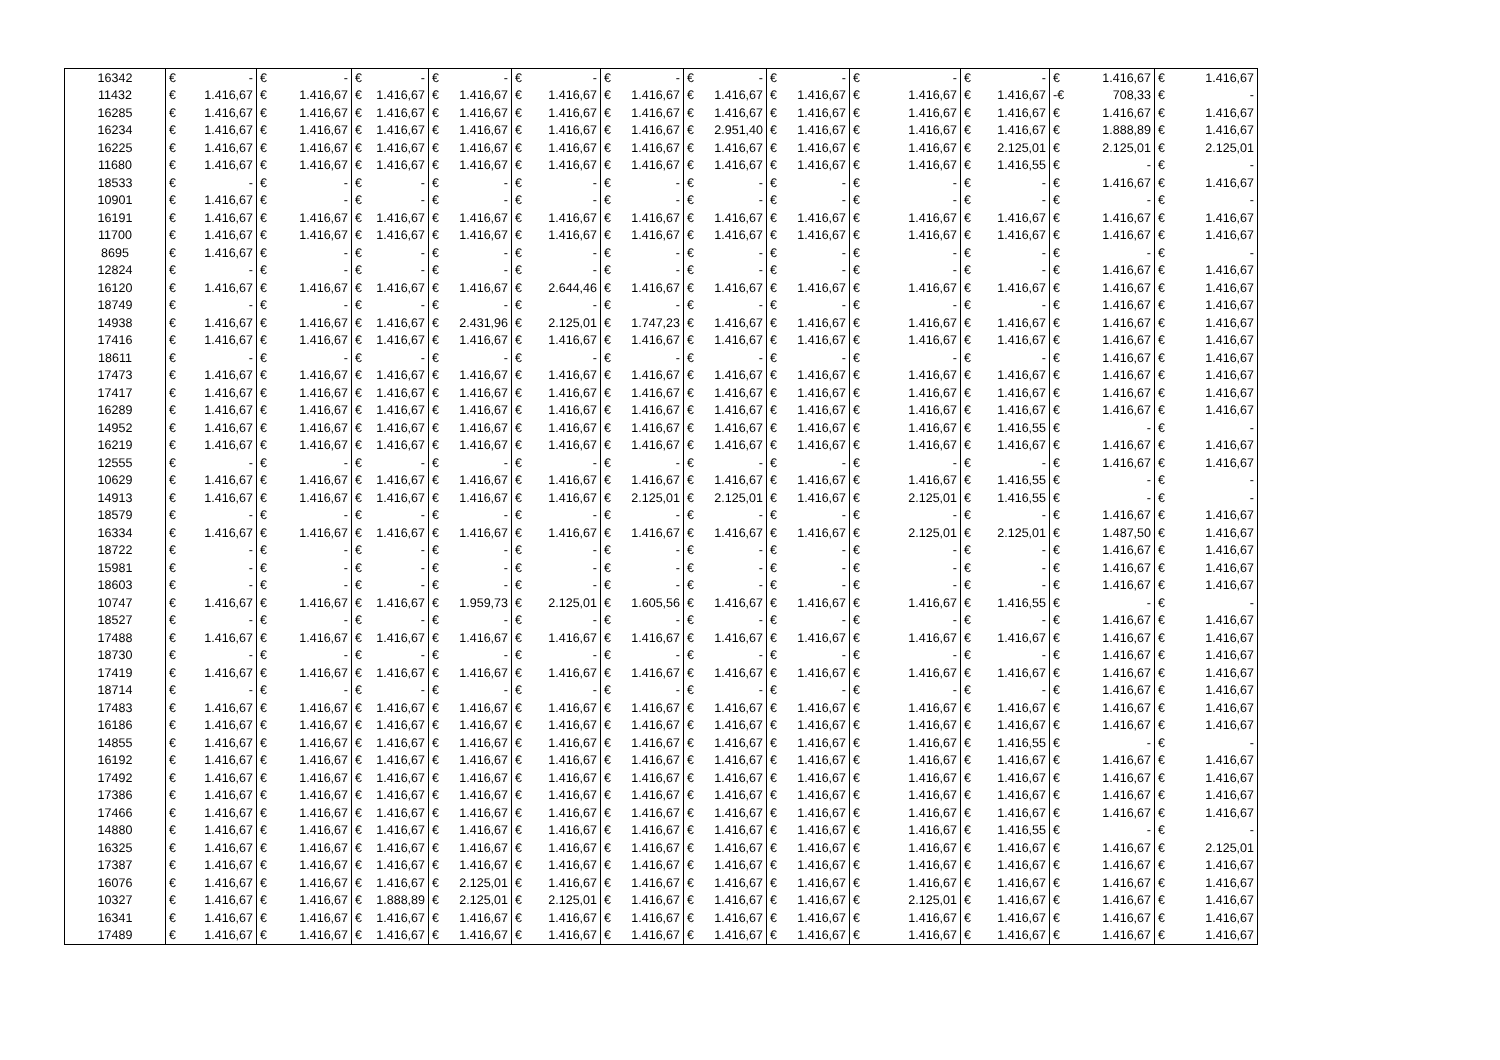| 16342 | € - | € - | € - | € - | € - | € - | € - | € - | € - | € - | € 1.416,67 | € 1.416,67 |
| 11432 | € 1.416,67 | € 1.416,67 | € 1.416,67 | € 1.416,67 | € 1.416,67 | € 1.416,67 | € 1.416,67 | € 1.416,67 | € 1.416,67 | € 1.416,67 | -€ 708,33 | € - |
| 16285 | € 1.416,67 | € 1.416,67 | € 1.416,67 | € 1.416,67 | € 1.416,67 | € 1.416,67 | € 1.416,67 | € 1.416,67 | € 1.416,67 | € 1.416,67 | € 1.416,67 | € 1.416,67 |
| 16234 | € 1.416,67 | € 1.416,67 | € 1.416,67 | € 1.416,67 | € 1.416,67 | € 1.416,67 | € 2.951,40 | € 1.416,67 | € 1.416,67 | € 1.416,67 | € 1.888,89 | € 1.416,67 |
| 16225 | € 1.416,67 | € 1.416,67 | € 1.416,67 | € 1.416,67 | € 1.416,67 | € 1.416,67 | € 1.416,67 | € 1.416,67 | € 1.416,67 | € 2.125,01 | € 2.125,01 | € 2.125,01 |
| 11680 | € 1.416,67 | € 1.416,67 | € 1.416,67 | € 1.416,67 | € 1.416,67 | € 1.416,67 | € 1.416,67 | € 1.416,67 | € 1.416,67 | € 1.416,55 | € - | € - |
| 18533 | € - | € - | € - | € - | € - | € - | € - | € - | € - | € - | € 1.416,67 | € 1.416,67 |
| 10901 | € 1.416,67 | € - | € - | € - | € - | € - | € - | € - | € - | € - | € - | € - |
| 16191 | € 1.416,67 | € 1.416,67 | € 1.416,67 | € 1.416,67 | € 1.416,67 | € 1.416,67 | € 1.416,67 | € 1.416,67 | € 1.416,67 | € 1.416,67 | € 1.416,67 | € 1.416,67 |
| 11700 | € 1.416,67 | € 1.416,67 | € 1.416,67 | € 1.416,67 | € 1.416,67 | € 1.416,67 | € 1.416,67 | € 1.416,67 | € 1.416,67 | € 1.416,67 | € 1.416,67 | € 1.416,67 |
| 8695 | € 1.416,67 | € - | € - | € - | € - | € - | € - | € - | € - | € - | € - | € - |
| 12824 | € - | € - | € - | € - | € - | € - | € - | € - | € - | € - | € 1.416,67 | € 1.416,67 |
| 16120 | € 1.416,67 | € 1.416,67 | € 1.416,67 | € 1.416,67 | € 2.644,46 | € 1.416,67 | € 1.416,67 | € 1.416,67 | € 1.416,67 | € 1.416,67 | € 1.416,67 | € 1.416,67 |
| 18749 | € - | € - | € - | € - | € - | € - | € - | € - | € - | € - | € 1.416,67 | € 1.416,67 |
| 14938 | € 1.416,67 | € 1.416,67 | € 1.416,67 | € 2.431,96 | € 2.125,01 | € 1.747,23 | € 1.416,67 | € 1.416,67 | € 1.416,67 | € 1.416,67 | € 1.416,67 | € 1.416,67 |
| 17416 | € 1.416,67 | € 1.416,67 | € 1.416,67 | € 1.416,67 | € 1.416,67 | € 1.416,67 | € 1.416,67 | € 1.416,67 | € 1.416,67 | € 1.416,67 | € 1.416,67 | € 1.416,67 |
| 18611 | € - | € - | € - | € - | € - | € - | € - | € - | € - | € - | € 1.416,67 | € 1.416,67 |
| 17473 | € 1.416,67 | € 1.416,67 | € 1.416,67 | € 1.416,67 | € 1.416,67 | € 1.416,67 | € 1.416,67 | € 1.416,67 | € 1.416,67 | € 1.416,67 | € 1.416,67 | € 1.416,67 |
| 17417 | € 1.416,67 | € 1.416,67 | € 1.416,67 | € 1.416,67 | € 1.416,67 | € 1.416,67 | € 1.416,67 | € 1.416,67 | € 1.416,67 | € 1.416,67 | € 1.416,67 | € 1.416,67 |
| 16289 | € 1.416,67 | € 1.416,67 | € 1.416,67 | € 1.416,67 | € 1.416,67 | € 1.416,67 | € 1.416,67 | € 1.416,67 | € 1.416,67 | € 1.416,67 | € 1.416,67 | € 1.416,67 |
| 14952 | € 1.416,67 | € 1.416,67 | € 1.416,67 | € 1.416,67 | € 1.416,67 | € 1.416,67 | € 1.416,67 | € 1.416,67 | € 1.416,67 | € 1.416,55 | € - | € - |
| 16219 | € 1.416,67 | € 1.416,67 | € 1.416,67 | € 1.416,67 | € 1.416,67 | € 1.416,67 | € 1.416,67 | € 1.416,67 | € 1.416,67 | € 1.416,67 | € 1.416,67 | € 1.416,67 |
| 12555 | € - | € - | € - | € - | € - | € - | € - | € - | € - | € - | € 1.416,67 | € 1.416,67 |
| 10629 | € 1.416,67 | € 1.416,67 | € 1.416,67 | € 1.416,67 | € 1.416,67 | € 1.416,67 | € 1.416,67 | € 1.416,67 | € 1.416,67 | € 1.416,55 | € - | € - |
| 14913 | € 1.416,67 | € 1.416,67 | € 1.416,67 | € 1.416,67 | € 1.416,67 | € 2.125,01 | € 2.125,01 | € 1.416,67 | € 2.125,01 | € 1.416,55 | € - | € - |
| 18579 | € - | € - | € - | € - | € - | € - | € - | € - | € - | € - | € 1.416,67 | € 1.416,67 |
| 16334 | € 1.416,67 | € 1.416,67 | € 1.416,67 | € 1.416,67 | € 1.416,67 | € 1.416,67 | € 1.416,67 | € 1.416,67 | € 2.125,01 | € 2.125,01 | € 1.487,50 | € 1.416,67 |
| 18722 | € - | € - | € - | € - | € - | € - | € - | € - | € - | € - | € 1.416,67 | € 1.416,67 |
| 15981 | € - | € - | € - | € - | € - | € - | € - | € - | € - | € - | € 1.416,67 | € 1.416,67 |
| 18603 | € - | € - | € - | € - | € - | € - | € - | € - | € - | € - | € 1.416,67 | € 1.416,67 |
| 10747 | € 1.416,67 | € 1.416,67 | € 1.416,67 | € 1.959,73 | € 2.125,01 | € 1.605,56 | € 1.416,67 | € 1.416,67 | € 1.416,67 | € 1.416,55 | € - | € - |
| 18527 | € - | € - | € - | € - | € - | € - | € - | € - | € - | € - | € 1.416,67 | € 1.416,67 |
| 17488 | € 1.416,67 | € 1.416,67 | € 1.416,67 | € 1.416,67 | € 1.416,67 | € 1.416,67 | € 1.416,67 | € 1.416,67 | € 1.416,67 | € 1.416,67 | € 1.416,67 | € 1.416,67 |
| 18730 | € - | € - | € - | € - | € - | € - | € - | € - | € - | € - | € 1.416,67 | € 1.416,67 |
| 17419 | € 1.416,67 | € 1.416,67 | € 1.416,67 | € 1.416,67 | € 1.416,67 | € 1.416,67 | € 1.416,67 | € 1.416,67 | € 1.416,67 | € 1.416,67 | € 1.416,67 | € 1.416,67 |
| 18714 | € - | € - | € - | € - | € - | € - | € - | € - | € - | € - | € 1.416,67 | € 1.416,67 |
| 17483 | € 1.416,67 | € 1.416,67 | € 1.416,67 | € 1.416,67 | € 1.416,67 | € 1.416,67 | € 1.416,67 | € 1.416,67 | € 1.416,67 | € 1.416,67 | € 1.416,67 | € 1.416,67 |
| 16186 | € 1.416,67 | € 1.416,67 | € 1.416,67 | € 1.416,67 | € 1.416,67 | € 1.416,67 | € 1.416,67 | € 1.416,67 | € 1.416,67 | € 1.416,67 | € 1.416,67 | € 1.416,67 |
| 14855 | € 1.416,67 | € 1.416,67 | € 1.416,67 | € 1.416,67 | € 1.416,67 | € 1.416,67 | € 1.416,67 | € 1.416,67 | € 1.416,67 | € 1.416,55 | € - | € - |
| 16192 | € 1.416,67 | € 1.416,67 | € 1.416,67 | € 1.416,67 | € 1.416,67 | € 1.416,67 | € 1.416,67 | € 1.416,67 | € 1.416,67 | € 1.416,67 | € 1.416,67 | € 1.416,67 |
| 17492 | € 1.416,67 | € 1.416,67 | € 1.416,67 | € 1.416,67 | € 1.416,67 | € 1.416,67 | € 1.416,67 | € 1.416,67 | € 1.416,67 | € 1.416,67 | € 1.416,67 | € 1.416,67 |
| 17386 | € 1.416,67 | € 1.416,67 | € 1.416,67 | € 1.416,67 | € 1.416,67 | € 1.416,67 | € 1.416,67 | € 1.416,67 | € 1.416,67 | € 1.416,67 | € 1.416,67 | € 1.416,67 |
| 17466 | € 1.416,67 | € 1.416,67 | € 1.416,67 | € 1.416,67 | € 1.416,67 | € 1.416,67 | € 1.416,67 | € 1.416,67 | € 1.416,67 | € 1.416,67 | € 1.416,67 | € 1.416,67 |
| 14880 | € 1.416,67 | € 1.416,67 | € 1.416,67 | € 1.416,67 | € 1.416,67 | € 1.416,67 | € 1.416,67 | € 1.416,67 | € 1.416,67 | € 1.416,55 | € - | € - |
| 16325 | € 1.416,67 | € 1.416,67 | € 1.416,67 | € 1.416,67 | € 1.416,67 | € 1.416,67 | € 1.416,67 | € 1.416,67 | € 1.416,67 | € 1.416,67 | € 1.416,67 | € 2.125,01 |
| 17387 | € 1.416,67 | € 1.416,67 | € 1.416,67 | € 1.416,67 | € 1.416,67 | € 1.416,67 | € 1.416,67 | € 1.416,67 | € 1.416,67 | € 1.416,67 | € 1.416,67 | € 1.416,67 |
| 16076 | € 1.416,67 | € 1.416,67 | € 1.416,67 | € 2.125,01 | € 1.416,67 | € 1.416,67 | € 1.416,67 | € 1.416,67 | € 1.416,67 | € 1.416,67 | € 1.416,67 | € 1.416,67 |
| 10327 | € 1.416,67 | € 1.416,67 | € 1.888,89 | € 2.125,01 | € 2.125,01 | € 1.416,67 | € 1.416,67 | € 1.416,67 | € 2.125,01 | € 1.416,67 | € 1.416,67 | € 1.416,67 |
| 16341 | € 1.416,67 | € 1.416,67 | € 1.416,67 | € 1.416,67 | € 1.416,67 | € 1.416,67 | € 1.416,67 | € 1.416,67 | € 1.416,67 | € 1.416,67 | € 1.416,67 | € 1.416,67 |
| 17489 | € 1.416,67 | € 1.416,67 | € 1.416,67 | € 1.416,67 | € 1.416,67 | € 1.416,67 | € 1.416,67 | € 1.416,67 | € 1.416,67 | € 1.416,67 | € 1.416,67 | € 1.416,67 |